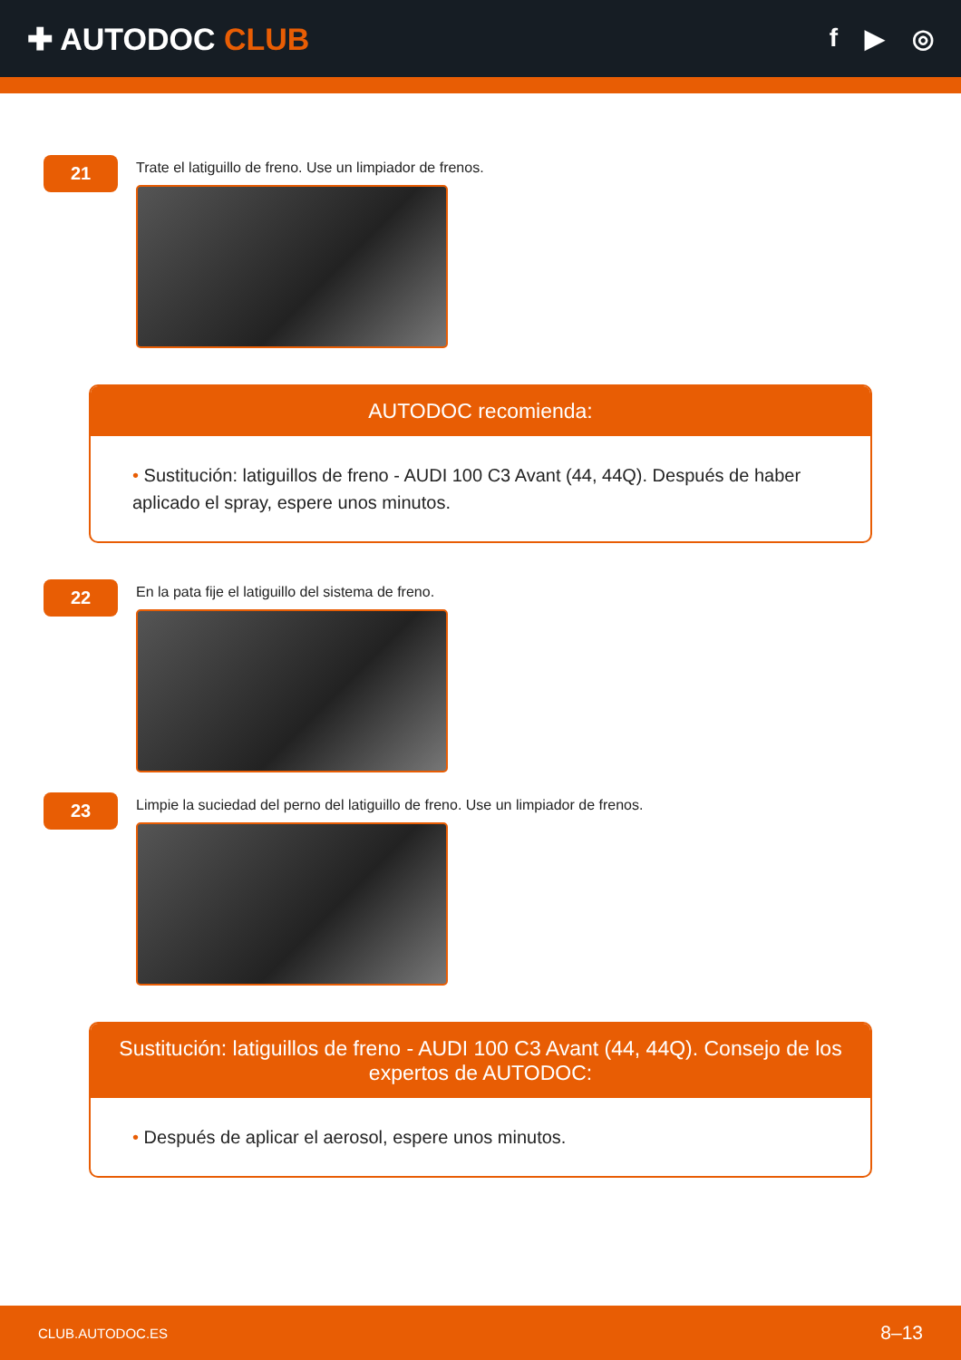✚ AUTODOC CLUB
f ▶ ◎
21
Trate el latiguillo de freno. Use un limpiador de frenos.
AUTODOC recomienda:
• Sustitución: latiguillos de freno - AUDI 100 C3 Avant (44, 44Q). Después de haber aplicado el spray, espere unos minutos.
22
En la pata fije el latiguillo del sistema de freno.
23
Limpie la suciedad del perno del latiguillo de freno. Use un limpiador de frenos.
Sustitución: latiguillos de freno - AUDI 100 C3 Avant (44, 44Q). Consejo de los expertos de AUTODOC:
• Después de aplicar el aerosol, espere unos minutos.
CLUB.AUTODOC.ES 8–13